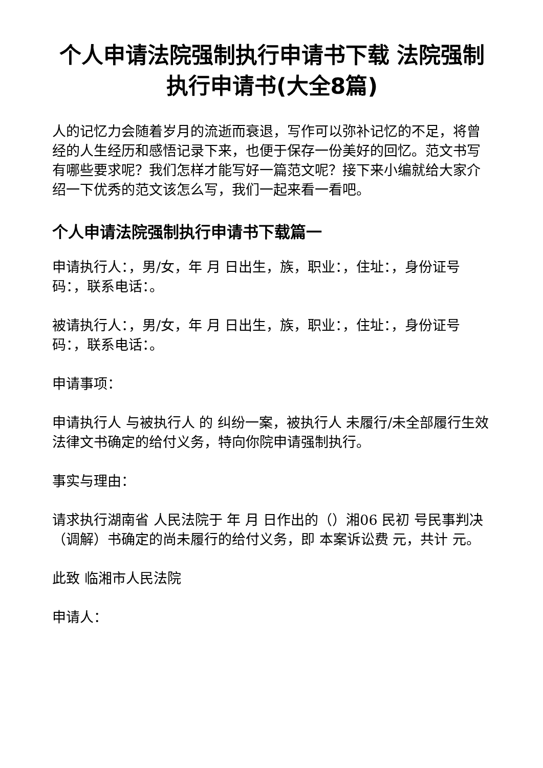个人申请法院强制执行申请书下载 法院强制执行申请书(大全8篇)
人的记忆力会随着岁月的流逝而衰退，写作可以弥补记忆的不足，将曾经的人生经历和感悟记录下来，也便于保存一份美好的回忆。范文书写有哪些要求呢？我们怎样才能写好一篇范文呢？接下来小编就给大家介绍一下优秀的范文该怎么写，我们一起来看一看吧。
个人申请法院强制执行申请书下载篇一
申请执行人：，男/女，年 月 日出生，族，职业：，住址：，身份证号码：，联系电话：。
被请执行人：，男/女，年 月 日出生，族，职业：，住址：，身份证号码：，联系电话：。
申请事项：
申请执行人 与被执行人 的 纠纷一案，被执行人 未履行/未全部履行生效法律文书确定的给付义务，特向你院申请强制执行。
事实与理由：
请求执行湖南省 人民法院于 年 月 日作出的（）湘06 民初 号民事判决（调解）书确定的尚未履行的给付义务，即 本案诉讼费 元，共计 元。
此致 临湘市人民法院
申请人：